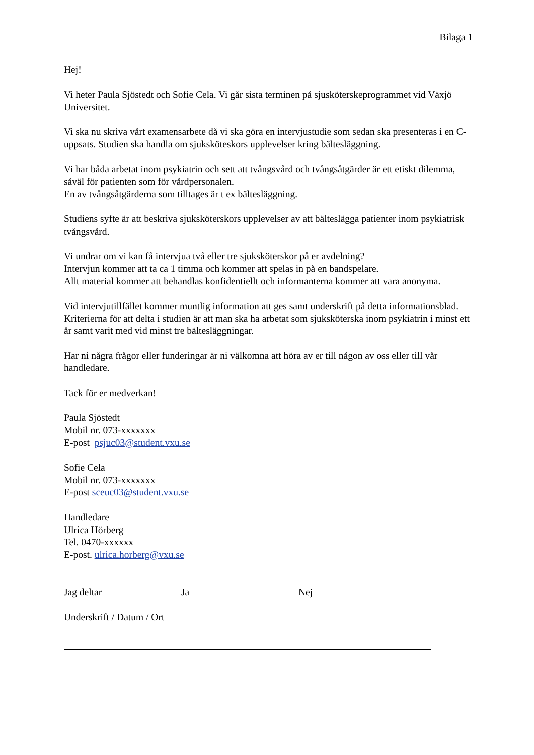Bilaga 1
Hej!
Vi heter Paula Sjöstedt och Sofie Cela. Vi går sista terminen på sjusköterskeprogrammet vid Växjö Universitet.
Vi ska nu skriva vårt examensarbete då vi ska göra en intervjustudie som sedan ska presenteras i en C-uppsats. Studien ska handla om sjuksköteskors upplevelser kring bältesläggning.
Vi har båda arbetat inom psykiatrin och sett att tvångsvård och tvångsåtgärder är ett etiskt dilemma, såväl för patienten som för vårdpersonalen.
En av tvångsåtgärderna som tilltages är t ex bältesläggning.
Studiens syfte är att beskriva sjuksköterskors upplevelser av att bälteslägga patienter inom psykiatrisk tvångsvård.
Vi undrar om vi kan få intervjua två eller tre sjuksköterskor på er avdelning?
Intervjun kommer att ta ca 1 timma och kommer att spelas in på en bandspelare.
Allt material kommer att behandlas konfidentiellt och informanterna kommer att vara anonyma.
Vid intervjutillfället kommer muntlig information att ges samt underskrift på detta informationsblad.
Kriterierna för att delta i studien är att man ska ha arbetat som sjuksköterska inom psykiatrin i minst ett år samt varit med vid minst tre bältesläggningar.
Har ni några frågor eller funderingar är ni välkomna att höra av er till någon av oss eller till vår handledare.
Tack för er medverkan!
Paula Sjöstedt
Mobil nr. 073-xxxxxxx
E-post psjuc03@student.vxu.se
Sofie Cela
Mobil nr. 073-xxxxxxx
E-post sceuc03@student.vxu.se
Handledare
Ulrica Hörberg
Tel. 0470-xxxxxx
E-post. ulrica.horberg@vxu.se
Jag deltar Ja Nej
Underskrift / Datum / Ort